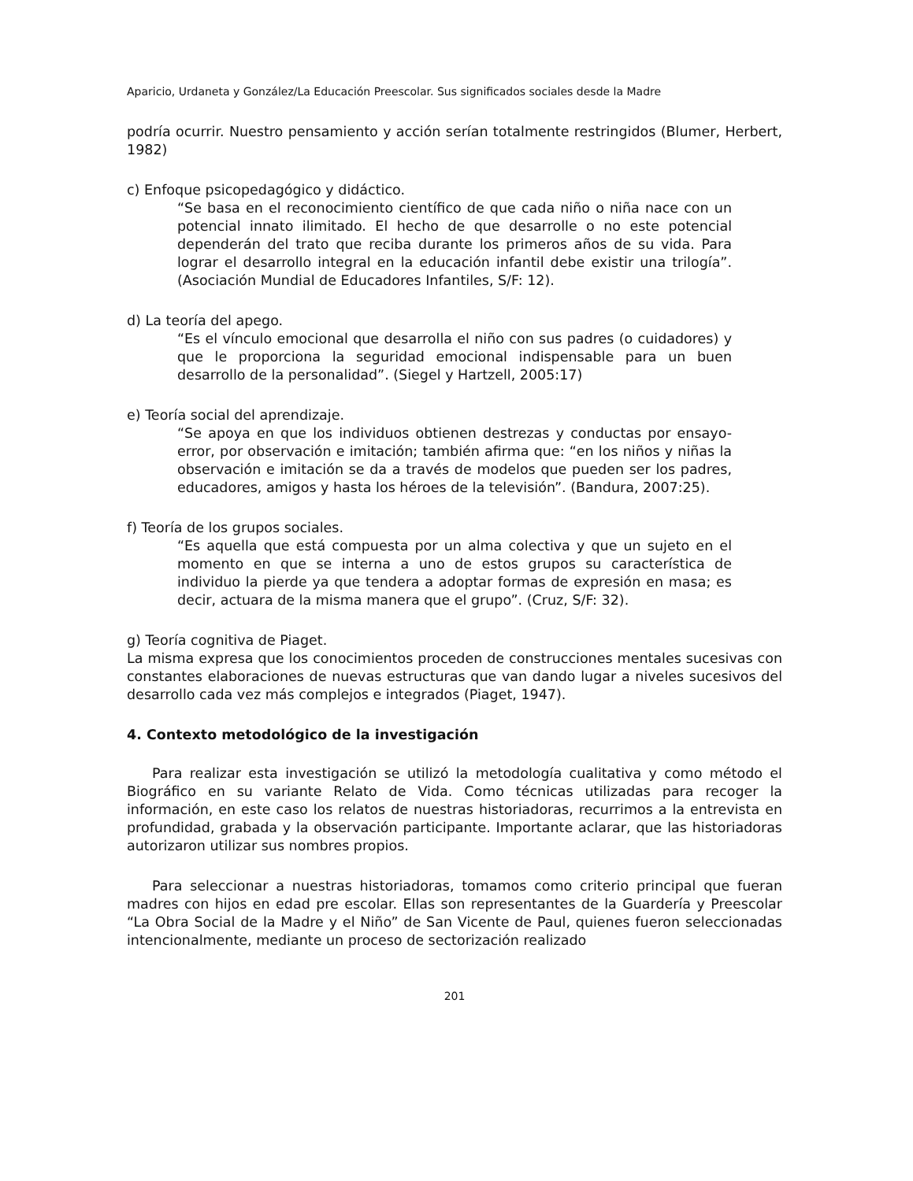Aparicio, Urdaneta y González/La Educación Preescolar. Sus significados sociales desde la Madre
podría ocurrir. Nuestro pensamiento y acción serían totalmente restringidos (Blumer, Herbert, 1982)
c) Enfoque psicopedagógico y didáctico.
“Se basa en el reconocimiento científico de que cada niño o niña nace con un potencial innato ilimitado. El hecho de que desarrolle o no este potencial dependerán del trato que reciba durante los primeros años de su vida. Para lograr el desarrollo integral en la educación infantil debe existir una trilogía”. (Asociación Mundial de Educadores Infantiles, S/F: 12).
d) La teoría del apego.
“Es el vínculo emocional que desarrolla el niño con sus padres (o cuidadores) y que le proporciona la seguridad emocional indispensable para un buen desarrollo de la personalidad”. (Siegel y Hartzell, 2005:17)
e) Teoría social del aprendizaje.
“Se apoya en que los individuos obtienen destrezas y conductas por ensayo-error, por observación e imitación; también afirma que: “en los niños y niñas la observación e imitación se da a través de modelos que pueden ser los padres, educadores, amigos y hasta los héroes de la televisión”. (Bandura, 2007:25).
f) Teoría de los grupos sociales.
“Es aquella que está compuesta por un alma colectiva y que un sujeto en el momento en que se interna a uno de estos grupos su característica de individuo la pierde ya que tendera a adoptar formas de expresión en masa; es decir, actuara de la misma manera que el grupo”. (Cruz, S/F: 32).
g) Teoría cognitiva de Piaget.
La misma expresa que los conocimientos proceden de construcciones mentales sucesivas con constantes elaboraciones de nuevas estructuras que van dando lugar a niveles sucesivos del desarrollo cada vez más complejos e integrados (Piaget, 1947).
4. Contexto metodológico de la investigación
Para realizar esta investigación se utilizó la metodología cualitativa y como método el Biográfico en su variante Relato de Vida. Como técnicas utilizadas para recoger la información, en este caso los relatos de nuestras historiadoras, recurrimos a la entrevista en profundidad, grabada y la observación participante. Importante aclarar, que las historiadoras autorizaron utilizar sus nombres propios.
Para seleccionar a nuestras historiadoras, tomamos como criterio principal que fueran madres con hijos en edad pre escolar. Ellas son representantes de la Guardería y Preescolar “La Obra Social de la Madre y el Niño” de San Vicente de Paul, quienes fueron seleccionadas intencionalmente, mediante un proceso de sectorización realizado
201